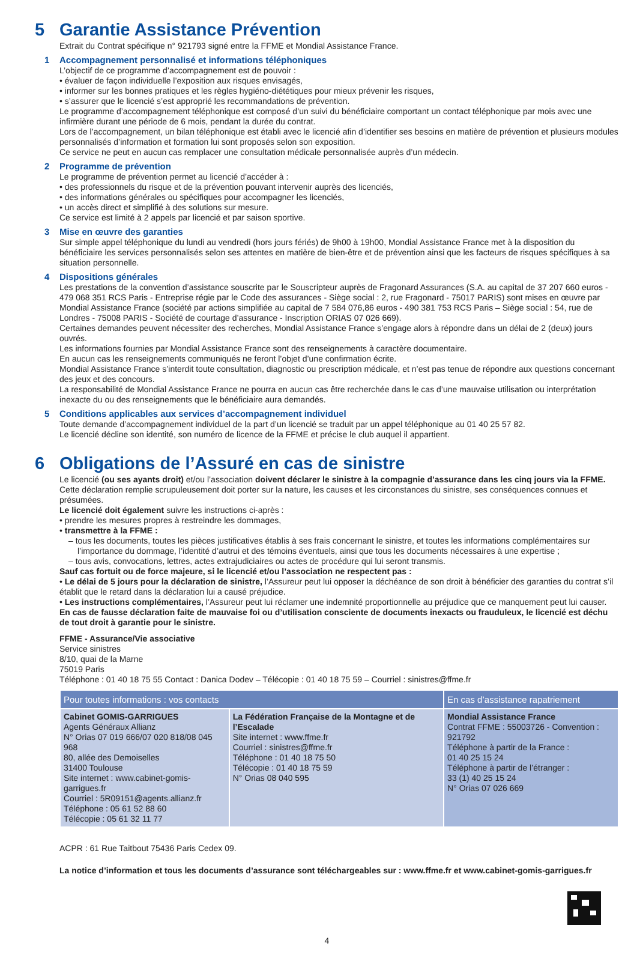5 Garantie Assistance Prévention
Extrait du Contrat spécifique n° 921793 signé entre la FFME et Mondial Assistance France.
1 Accompagnement personnalisé et informations téléphoniques
L’objectif de ce programme d’accompagnement est de pouvoir :
• évaluer de façon individuelle l’exposition aux risques envisagés,
• informer sur les bonnes pratiques et les règles hygiéno-diététiques pour mieux prévenir les risques,
• s’assurer que le licencié s’est approprié les recommandations de prévention.
Le programme d’accompagnement téléphonique est composé d’un suivi du bénéficiaire comportant un contact téléphonique par mois avec une infirmière durant une période de 6 mois, pendant la durée du contrat.
Lors de l’accompagnement, un bilan téléphonique est établi avec le licencié afin d’identifier ses besoins en matière de prévention et plusieurs modules personnalisés d’information et formation lui sont proposés selon son exposition.
Ce service ne peut en aucun cas remplacer une consultation médicale personnalisée auprès d’un médecin.
2 Programme de prévention
Le programme de prévention permet au licencié d’accéder à :
• des professionnels du risque et de la prévention pouvant intervenir auprès des licenciés,
• des informations générales ou spécifiques pour accompagner les licenciés,
• un accès direct et simplifié à des solutions sur mesure.
Ce service est limité à 2 appels par licencié et par saison sportive.
3 Mise en œuvre des garanties
Sur simple appel téléphonique du lundi au vendredi (hors jours fériés) de 9h00 à 19h00, Mondial Assistance France met à la disposition du bénéficiaire les services personnalisés selon ses attentes en matière de bien-être et de prévention ainsi que les facteurs de risques spécifiques à sa situation personnelle.
4 Dispositions générales
Les prestations de la convention d’assistance souscrite par le Souscripteur auprès de Fragonard Assurances (S.A. au capital de 37 207 660 euros - 479 068 351 RCS Paris - Entreprise régie par le Code des assurances - Siège social : 2, rue Fragonard - 75017 PARIS) sont mises en œuvre par Mondial Assistance France (société par actions simplifiée au capital de 7 584 076,86 euros - 490 381 753 RCS Paris – Siège social : 54, rue de Londres - 75008 PARIS - Société de courtage d’assurance - Inscription ORIAS 07 026 669).
Certaines demandes peuvent nécessiter des recherches, Mondial Assistance France s’engage alors à répondre dans un délai de 2 (deux) jours ouvrés.
Les informations fournies par Mondial Assistance France sont des renseignements à caractère documentaire.
En aucun cas les renseignements communiqués ne feront l’objet d’une confirmation écrite.
Mondial Assistance France s’interdit toute consultation, diagnostic ou prescription médicale, et n’est pas tenue de répondre aux questions concernant des jeux et des concours.
La responsabilité de Mondial Assistance France ne pourra en aucun cas être recherchée dans le cas d’une mauvaise utilisation ou interprétation inexacte du ou des renseignements que le bénéficiaire aura demandés.
5 Conditions applicables aux services d’accompagnement individuel
Toute demande d’accompagnement individuel de la part d’un licencié se traduit par un appel téléphonique au 01 40 25 57 82.
Le licencié décline son identité, son numéro de licence de la FFME et précise le club auquel il appartient.
6 Obligations de l’Assuré en cas de sinistre
Le licencié (ou ses ayants droit) et/ou l’association doivent déclarer le sinistre à la compagnie d’assurance dans les cinq jours via la FFME. Cette déclaration remplie scrupuleusement doit porter sur la nature, les causes et les circonstances du sinistre, ses conséquences connues et présumées.
Le licencié doit également suivre les instructions ci-après :
• prendre les mesures propres à restreindre les dommages,
• transmettre à la FFME :
– tous les documents, toutes les pièces justificatives établis à ses frais concernant le sinistre, et toutes les informations complémentaires sur l’importance du dommage, l’identité d’autrui et des témoins éventuels, ainsi que tous les documents nécessaires à une expertise ;
– tous avis, convocations, lettres, actes extrajudiciaires ou actes de procédure qui lui seront transmis.
Sauf cas fortuit ou de force majeure, si le licencié et/ou l’association ne respectent pas :
• Le délai de 5 jours pour la déclaration de sinistre, l’Assureur peut lui opposer la déchéance de son droit à bénéficier des garanties du contrat s’il établit que le retard dans la déclaration lui a causé préjudice.
• Les instructions complémentaires, l’Assureur peut lui réclamer une indemnité proportionnelle au préjudice que ce manquement peut lui causer.
En cas de fausse déclaration faite de mauvaise foi ou d’utilisation consciente de documents inexacts ou frauduleux, le licencié est déchu de tout droit à garantie pour le sinistre.
FFME - Assurance/Vie associative
Service sinistres
8/10, quai de la Marne
75019 Paris
Téléphone : 01 40 18 75 55 Contact : Danica Dodev – Télécopie : 01 40 18 75 59 – Courriel : sinistres@ffme.fr
| Pour toutes informations : vos contacts | | En cas d’assistance rapatriement |
| --- | --- | --- |
| Cabinet GOMIS-GARRIGUES Agents Généraux Allianz N° Orias 07 019 666/07 020 818/08 045 968 80, allée des Demoiselles 31400 Toulouse Site internet : www.cabinet-gomis-garrigues.fr Courriel : 5R09151@agents.allianz.fr Téléphone : 05 61 52 88 60 Télécopie : 05 61 32 11 77 | La Fédération Française de la Montagne et de l’Escalade Site internet : www.ffme.fr Courriel : sinistres@ffme.fr Téléphone : 01 40 18 75 50 Télécopie : 01 40 18 75 59 N° Orias 08 040 595 | Mondial Assistance France Contrat FFME : 55003726 - Convention : 921792 Téléphone à partir de la France : 01 40 25 15 24 Téléphone à partir de l’étranger : 33 (1) 40 25 15 24 N° Orias 07 026 669 |
ACPR : 61 Rue Taitbout 75436 Paris Cedex 09.
La notice d’information et tous les documents d’assurance sont téléchargeables sur : www.ffme.fr et www.cabinet-gomis-garrigues.fr
4